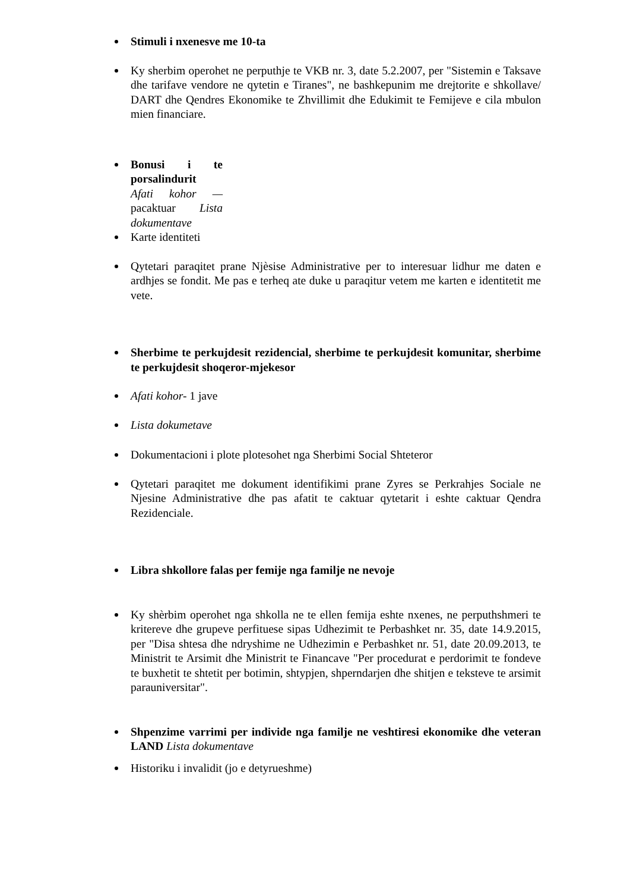Stimuli i nxenesve me 10-ta
Ky sherbim operohet ne perputhje te VKB nr. 3, date 5.2.2007, per "Sistemin e Taksave dhe tarifave vendore ne qytetin e Tiranes", ne bashkepunim me drejtorite e shkollave/ DART dhe Qendres Ekonomike te Zhvillimit dhe Edukimit te Femijeve e cila mbulon mien financiare.
Bonusi i te porsalindurit
Afati kohor — pacaktuar Lista dokumentave
Karte identiteti
Qytetari paraqitet prane Njèsise Administrative per to interesuar lidhur me daten e ardhjes se fondit. Me pas e terheq ate duke u paraqitur vetem me karten e identitetit me vete.
Sherbime te perkujdesit rezidencial, sherbime te perkujdesit komunitar, sherbime te perkujdesit shoqeror-mjekesor
Afati kohor- 1 jave
Lista dokumetave
Dokumentacioni i plote plotesohet nga Sherbimi Social Shteteror
Qytetari paraqitet me dokument identifikimi prane Zyres se Perkrahjes Sociale ne Njesine Administrative dhe pas afatit te caktuar qytetarit i eshte caktuar Qendra Rezidenciale.
Libra shkollore falas per femije nga familje ne nevoje
Ky shèrbim operohet nga shkolla ne te ellen femija eshte nxenes, ne perputhshmeri te kritereve dhe grupeve perfituese sipas Udhezimit te Perbashket nr. 35, date 14.9.2015, per "Disa shtesa dhe ndryshime ne Udhezimin e Perbashket nr. 51, date 20.09.2013, te Ministrit te Arsimit dhe Ministrit te Financave "Per procedurat e perdorimit te fondeve te buxhetit te shtetit per botimin, shtypjen, shperndarjen dhe shitjen e teksteve te arsimit parauniversitar".
Shpenzime varrimi per individe nga familje ne veshtiresi ekonomike dhe veteran LAND Lista dokumentave
Historiku i invalidit (jo e detyrueshme)